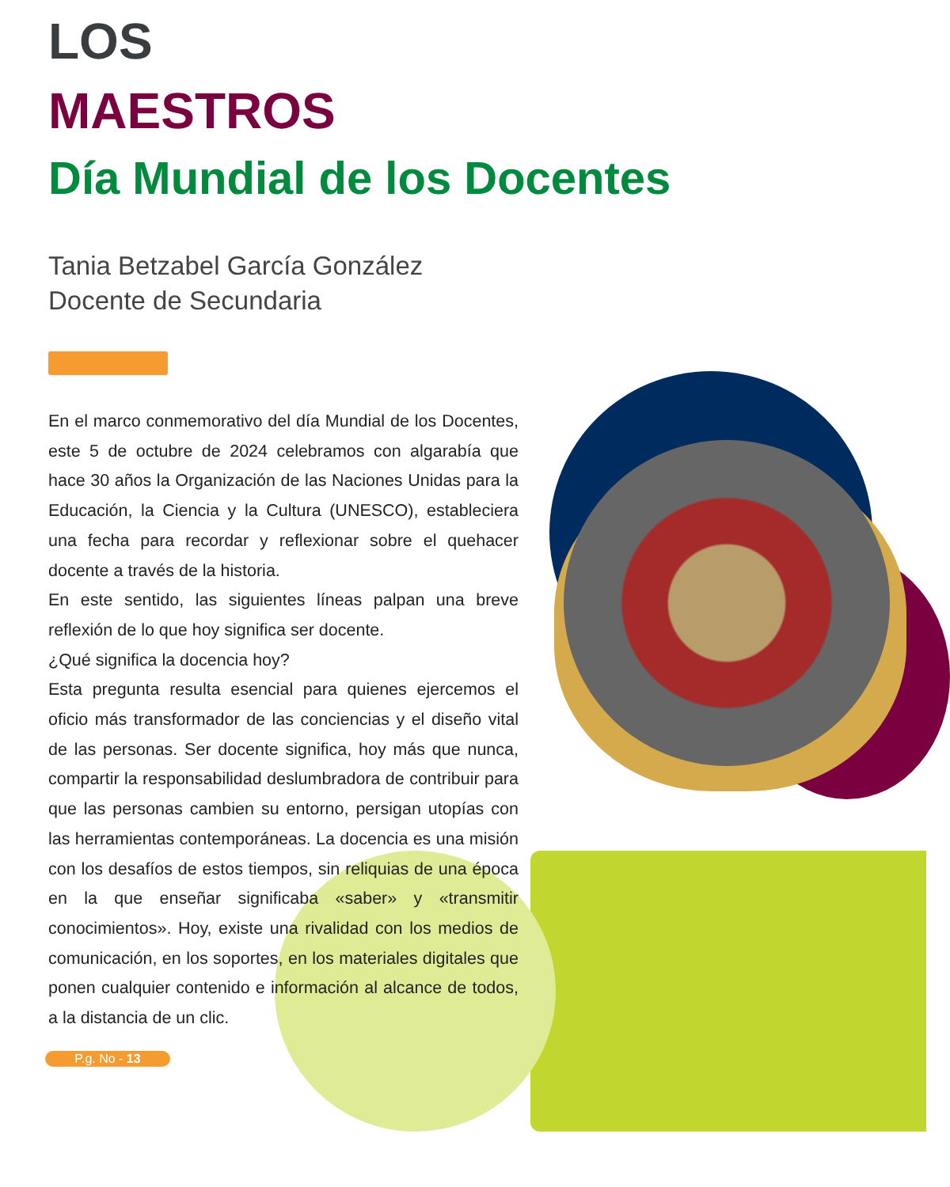LOS
MAESTROS
Día Mundial de los Docentes
Tania Betzabel García González
Docente de Secundaria
En el marco conmemorativo del día Mundial de los Docentes, este 5 de octubre de 2024 celebramos con algarabía que hace 30 años la Organización de las Naciones Unidas para la Educación, la Ciencia y la Cultura (UNESCO), estableciera una fecha para recordar y reflexionar sobre el quehacer docente a través de la historia.
En este sentido, las siguientes líneas palpan una breve reflexión de lo que hoy significa ser docente.
¿Qué significa la docencia hoy?
Esta pregunta resulta esencial para quienes ejercemos el oficio más transformador de las conciencias y el diseño vital de las personas. Ser docente significa, hoy más que nunca, compartir la responsabilidad deslumbradora de contribuir para que las personas cambien su entorno, persigan utopías con las herramientas contemporáneas. La docencia es una misión con los desafíos de estos tiempos, sin reliquias de una época en la que enseñar significaba «saber» y «transmitir conocimientos». Hoy, existe una rivalidad con los medios de comunicación, en los soportes, en los materiales digitales que ponen cualquier contenido e información al alcance de todos, a la distancia de un clic.
P.g. No - 13